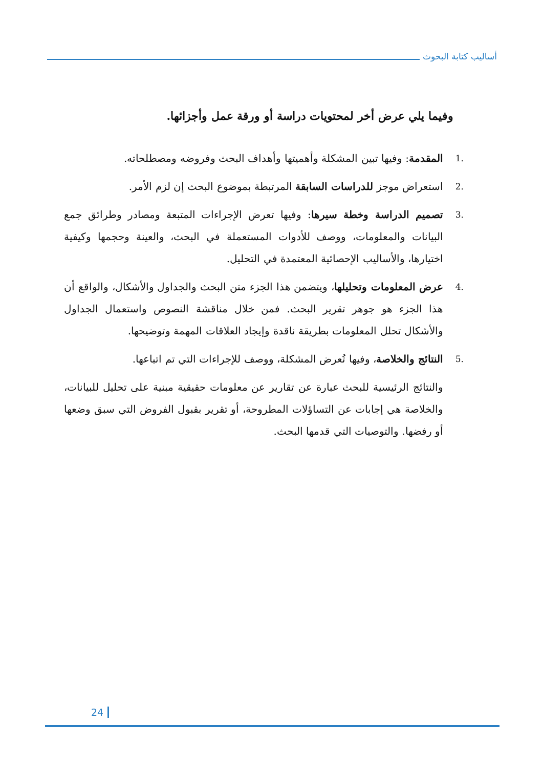أساليب كتابة البحوث
وفيما يلي عرض أخر لمحتويات دراسة أو ورقة عمل وأجزائها.
.1 المقدمة: وفيها تبين المشكلة وأهميتها وأهداف البحث وفروضه ومصطلحاته.
.2 استعراض موجز للدراسات السابقة المرتبطة بموضوع البحث إن لزم الأمر.
.3 تصميم الدراسة وخطة سيرها: وفيها تعرض الإجراءات المتبعة ومصادر وطرائق جمع البيانات والمعلومات، ووصف للأدوات المستعملة في البحث، والعينة وحجمها وكيفية اختيارها، والأساليب الإحصائية المعتمدة في التحليل.
.4 عرض المعلومات وتحليلها، ويتضمن هذا الجزء متن البحث والجداول والأشكال، والواقع أن هذا الجزء هو جوهر تقرير البحث. فمن خلال مناقشة النصوص واستعمال الجداول والأشكال تحلل المعلومات بطريقة ناقدة وإيجاد العلاقات المهمة وتوضيحها.
.5 النتائج والخلاصة، وفيها تُعرض المشكلة، ووصف للإجراءات التي تم اتباعها.
والنتائج الرئيسية للبحث عبارة عن تقارير عن معلومات حقيقية مبنية على تحليل للبيانات، والخلاصة هي إجابات عن التساؤلات المطروحة، أو تقرير بقبول الفروض التي سبق وضعها أو رفضها. والتوصيات التي قدمها البحث.
24